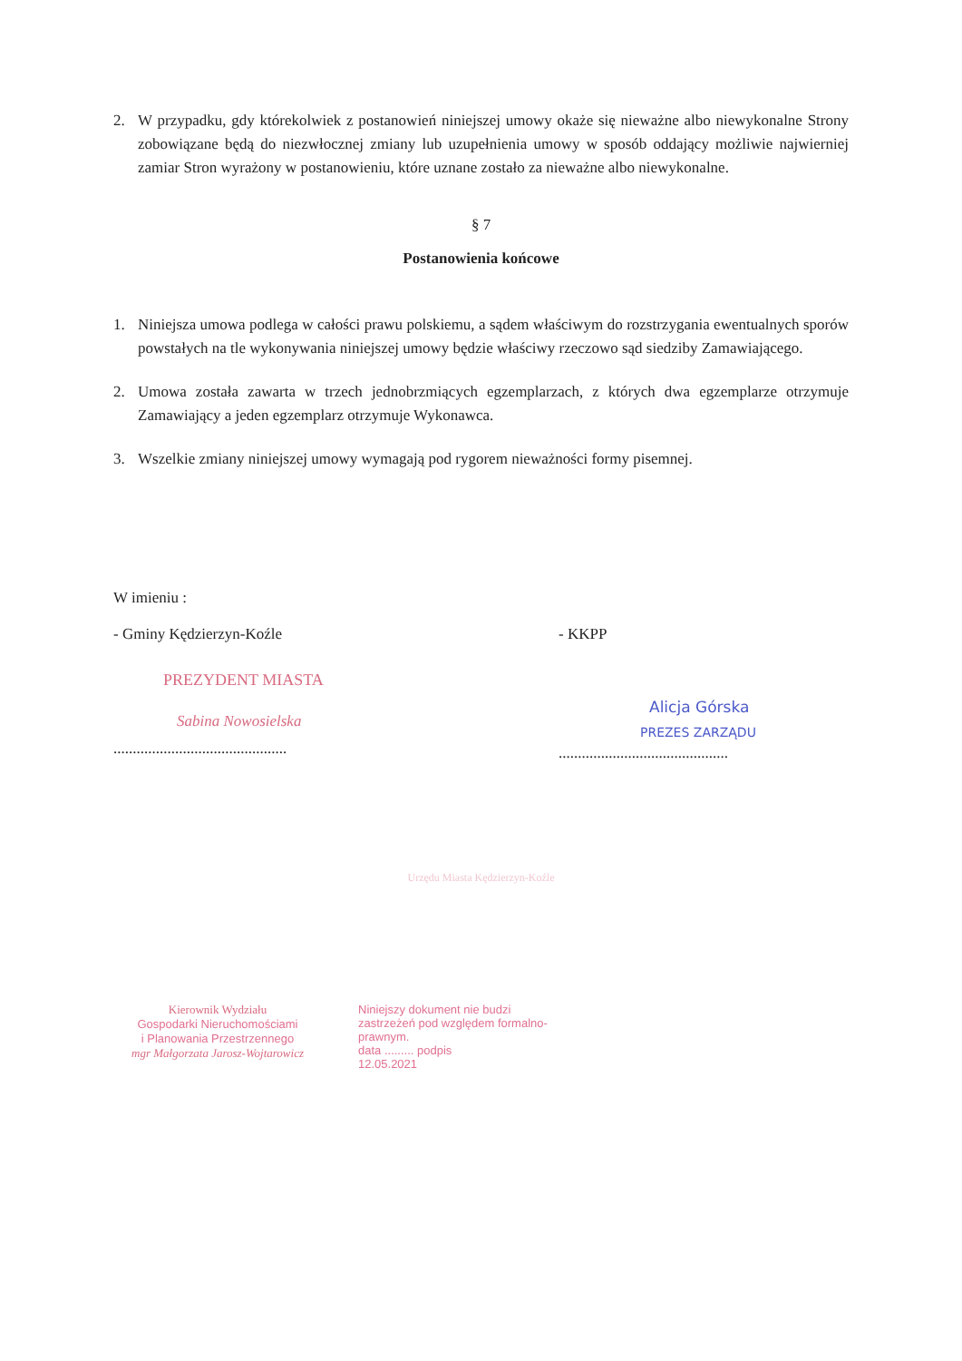2. W przypadku, gdy którekolwiek z postanowień niniejszej umowy okaże się nieważne albo niewykonalne Strony zobowiązane będą do niezwłocznej zmiany lub uzupełnienia umowy w sposób oddający możliwie najwierniej zamiar Stron wyrażony w postanowieniu, które uznane zostało za nieważne albo niewykonalne.
§ 7
Postanowienia końcowe
1. Niniejsza umowa podlega w całości prawu polskiemu, a sądem właściwym do rozstrzygania ewentualnych sporów powstałych na tle wykonywania niniejszej umowy będzie właściwy rzeczowo sąd siedziby Zamawiającego.
2. Umowa została zawarta w trzech jednobrzmiących egzemplarzach, z których dwa egzemplarze otrzymuje Zamawiający a jeden egzemplarz otrzymuje Wykonawca.
3. Wszelkie zmiany niniejszej umowy wymagają pod rygorem nieważności formy pisemnej.
W imieniu :
- Gminy Kędzierzyn-Koźle
PREZYDENT MIASTA
Sabina Nowosielska
.............................................
- KKPP
Alicja Górska
PREZES ZARZĄDU
............................................
Urzędu Miasta Kędzierzyn-Koźle
Kierownik Wydziału
Gospodarki Nieruchomościami
i Planowania Przestrzennego
mgr Małgorzata Jarosz-Wojtarowicz
Niniejszy dokument nie budzi zastrzeżeń pod względem formalno-prawnym.
data ......... podpis
12.05.2021